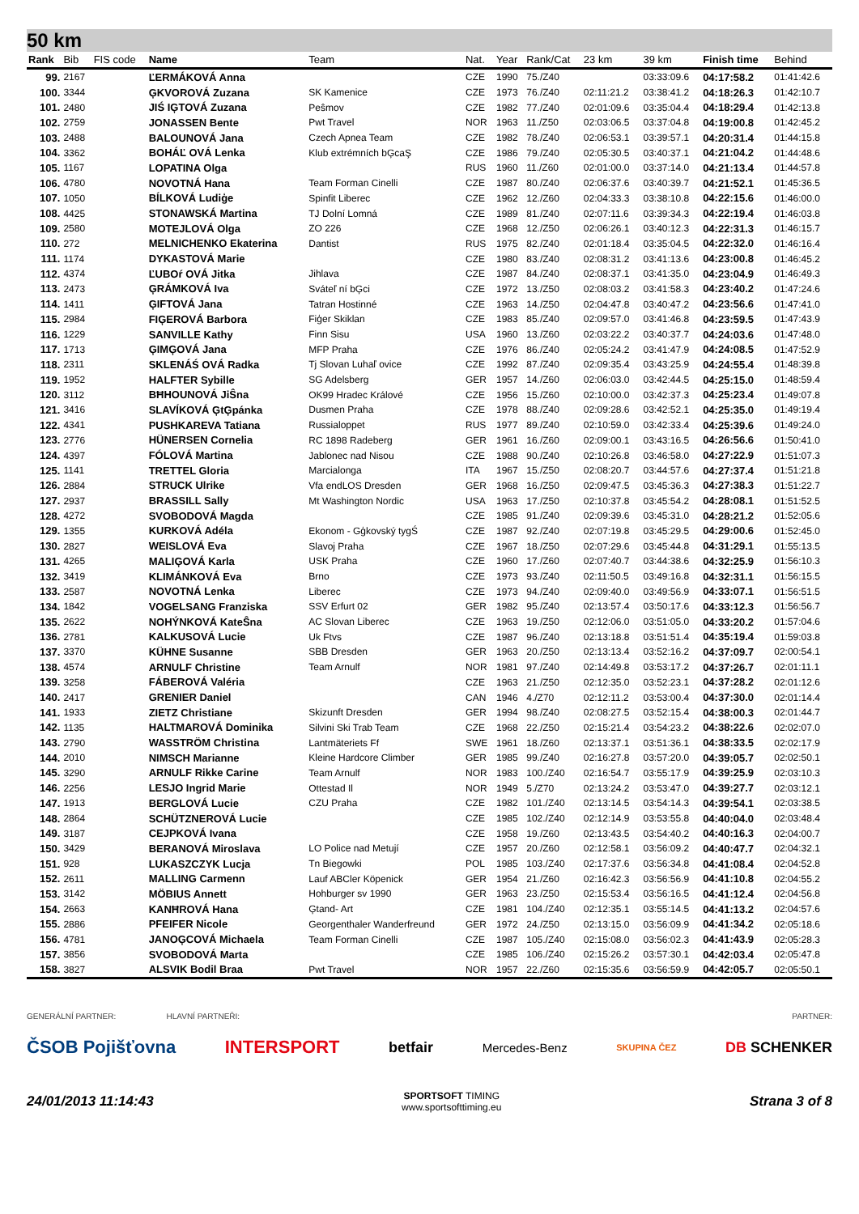50 km
| Rank | Bib | FIS code | Name | Team | Nat. | Year | Rank/Cat | 23 km | 39 km | Finish time | Behind |
| --- | --- | --- | --- | --- | --- | --- | --- | --- | --- | --- | --- |
| 99. | 2167 | | ĽERMÁKOVÁ Anna | | CZE | 1990 | 75./Z40 | | 03:33:09.6 | 04:17:58.2 | 01:41:42.6 |
| 100. | 3344 | | ĢKVOROVÁ Zuzana | SK Kamenice | CZE | 1973 | 76./Z40 | 02:11:21.2 | 03:38:41.2 | 04:18:26.3 | 01:42:10.7 |
| 101. | 2480 | | JIŚ IĢTOVÁ Zuzana | Peŝmov | CZE | 1982 | 77./Z40 | 02:01:09.6 | 03:35:04.4 | 04:18:29.4 | 01:42:13.8 |
| 102. | 2759 | | JONASSEN Bente | Pwt Travel | NOR | 1963 | 11./Z50 | 02:03:06.5 | 03:37:04.8 | 04:19:00.8 | 01:42:45.2 |
| 103. | 2488 | | BALOUNOVÁ Jana | Czech Apnea Team | CZE | 1982 | 78./Z40 | 02:06:53.1 | 03:39:57.1 | 04:20:31.4 | 01:44:15.8 |
| 104. | 3362 | | BOHÁĽ OVÁ Lenka | Klub extrémních bĢcaŞ | CZE | 1986 | 79./Z40 | 02:05:30.5 | 03:40:37.1 | 04:21:04.2 | 01:44:48.6 |
| 105. | 1167 | | LOPATINA Olga | | RUS | 1960 | 11./Z60 | 02:01:00.0 | 03:37:14.0 | 04:21:13.4 | 01:44:57.8 |
| 106. | 4780 | | NOVOTNÁ Hana | Team Forman Cinelli | CZE | 1987 | 80./Z40 | 02:06:37.6 | 03:40:39.7 | 04:21:52.1 | 01:45:36.5 |
| 107. | 1050 | | BÍLKOVÁ Ludiģe | Spinfit Liberec | CZE | 1962 | 12./Z60 | 02:04:33.3 | 03:38:10.8 | 04:22:15.6 | 01:46:00.0 |
| 108. | 4425 | | STONAWSKÁ Martina | TJ Dolní Lomná | CZE | 1989 | 81./Z40 | 02:07:11.6 | 03:39:34.3 | 04:22:19.4 | 01:46:03.8 |
| 109. | 2580 | | MOTEJLOVÁ Olga | ZO 226 | CZE | 1968 | 12./Z50 | 02:06:26.1 | 03:40:12.3 | 04:22:31.3 | 01:46:15.7 |
| 110. | 272 | | MELNICHENKO Ekaterina | Dantist | RUS | 1975 | 82./Z40 | 02:01:18.4 | 03:35:04.5 | 04:22:32.0 | 01:46:16.4 |
| 111. | 1174 | | DYKASTOVÁ Marie | | CZE | 1980 | 83./Z40 | 02:08:31.2 | 03:41:13.6 | 04:23:00.8 | 01:46:45.2 |
| 112. | 4374 | | ĽUBOŕ OVÁ Jitka | Jihlava | CZE | 1987 | 84./Z40 | 02:08:37.1 | 03:41:35.0 | 04:23:04.9 | 01:46:49.3 |
| 113. | 2473 | | ĢRÁMKOVÁ Iva | Sváteľ ní bĢci | CZE | 1972 | 13./Z50 | 02:08:03.2 | 03:41:58.3 | 04:23:40.2 | 01:47:24.6 |
| 114. | 1411 | | ĢIFTOVÁ Jana | Tatran Hostinné | CZE | 1963 | 14./Z50 | 02:04:47.8 | 03:40:47.2 | 04:23:56.6 | 01:47:41.0 |
| 115. | 2984 | | FIĢEROVÁ Barbora | Fiģer Skiklan | CZE | 1983 | 85./Z40 | 02:09:57.0 | 03:41:46.8 | 04:23:59.5 | 01:47:43.9 |
| 116. | 1229 | | SANVILLE Kathy | Finn Sisu | USA | 1960 | 13./Z60 | 02:03:22.2 | 03:40:37.7 | 04:24:03.6 | 01:47:48.0 |
| 117. | 1713 | | ĢIMĢOVÁ Jana | MFP Praha | CZE | 1976 | 86./Z40 | 02:05:24.2 | 03:41:47.9 | 04:24:08.5 | 01:47:52.9 |
| 118. | 2311 | | SKLENÁŚ OVÁ Radka | Tj Slovan Luhaľ ovice | CZE | 1992 | 87./Z40 | 02:09:35.4 | 03:43:25.9 | 04:24:55.4 | 01:48:39.8 |
| 119. | 1952 | | HALFTER Sybille | SG Adelsberg | GER | 1957 | 14./Z60 | 02:06:03.0 | 03:42:44.5 | 04:25:15.0 | 01:48:59.4 |
| 120. | 3112 | | BĦHOUNOVÁ JiŜna | OK99 Hradec Králové | CZE | 1956 | 15./Z60 | 02:10:00.0 | 03:42:37.3 | 04:25:23.4 | 01:49:07.8 |
| 121. | 3416 | | SLAVÍKOVÁ ĢtĢpánka | Dusmen Praha | CZE | 1978 | 88./Z40 | 02:09:28.6 | 03:42:52.1 | 04:25:35.0 | 01:49:19.4 |
| 122. | 4341 | | PUSHKAREVA Tatiana | Russialoppet | RUS | 1977 | 89./Z40 | 02:10:59.0 | 03:42:33.4 | 04:25:39.6 | 01:49:24.0 |
| 123. | 2776 | | HÜNERSEN Cornelia | RC 1898 Radeberg | GER | 1961 | 16./Z60 | 02:09:00.1 | 03:43:16.5 | 04:26:56.6 | 01:50:41.0 |
| 124. | 4397 | | FÓLOVÁ Martina | Jablonec nad Nisou | CZE | 1988 | 90./Z40 | 02:10:26.8 | 03:46:58.0 | 04:27:22.9 | 01:51:07.3 |
| 125. | 1141 | | TRETTEL Gloria | Marcialonga | ITA | 1967 | 15./Z50 | 02:08:20.7 | 03:44:57.6 | 04:27:37.4 | 01:51:21.8 |
| 126. | 2884 | | STRUCK Ulrike | Vfa endLOS Dresden | GER | 1968 | 16./Z50 | 02:09:47.5 | 03:45:36.3 | 04:27:38.3 | 01:51:22.7 |
| 127. | 2937 | | BRASSILL Sally | Mt Washington Nordic | USA | 1963 | 17./Z50 | 02:10:37.8 | 03:45:54.2 | 04:28:08.1 | 01:51:52.5 |
| 128. | 4272 | | SVOBODOVÁ Magda | | CZE | 1985 | 91./Z40 | 02:09:39.6 | 03:45:31.0 | 04:28:21.2 | 01:52:05.6 |
| 129. | 1355 | | KURKOVÁ Adéla | Ekonom - Gģkovský tygŚ | CZE | 1987 | 92./Z40 | 02:07:19.8 | 03:45:29.5 | 04:29:00.6 | 01:52:45.0 |
| 130. | 2827 | | WEISLOVÁ Eva | Slavoj Praha | CZE | 1967 | 18./Z50 | 02:07:29.6 | 03:45:44.8 | 04:31:29.1 | 01:55:13.5 |
| 131. | 4265 | | MALIĢOVÁ Karla | USK Praha | CZE | 1960 | 17./Z60 | 02:07:40.7 | 03:44:38.6 | 04:32:25.9 | 01:56:10.3 |
| 132. | 3419 | | KLIMÁNKOVÁ Eva | Brno | CZE | 1973 | 93./Z40 | 02:11:50.5 | 03:49:16.8 | 04:32:31.1 | 01:56:15.5 |
| 133. | 2587 | | NOVOTNÁ Lenka | Liberec | CZE | 1973 | 94./Z40 | 02:09:40.0 | 03:49:56.9 | 04:33:07.1 | 01:56:51.5 |
| 134. | 1842 | | VOGELSANG Franziska | SSV Erfurt 02 | GER | 1982 | 95./Z40 | 02:13:57.4 | 03:50:17.6 | 04:33:12.3 | 01:56:56.7 |
| 135. | 2622 | | NOHÝNKOVÁ KateŜna | AC Slovan Liberec | CZE | 1963 | 19./Z50 | 02:12:06.0 | 03:51:05.0 | 04:33:20.2 | 01:57:04.6 |
| 136. | 2781 | | KALKUSOVÁ Lucie | Uk Ftvs | CZE | 1987 | 96./Z40 | 02:13:18.8 | 03:51:51.4 | 04:35:19.4 | 01:59:03.8 |
| 137. | 3370 | | KÜHNE Susanne | SBB Dresden | GER | 1963 | 20./Z50 | 02:13:13.4 | 03:52:16.2 | 04:37:09.7 | 02:00:54.1 |
| 138. | 4574 | | ARNULF Christine | Team Arnulf | NOR | 1981 | 97./Z40 | 02:14:49.8 | 03:53:17.2 | 04:37:26.7 | 02:01:11.1 |
| 139. | 3258 | | FÁBEROVÁ Valéria | | CZE | 1963 | 21./Z50 | 02:12:35.0 | 03:52:23.1 | 04:37:28.2 | 02:01:12.6 |
| 140. | 2417 | | GRENIER Daniel | | CAN | 1946 | 4./Z70 | 02:12:11.2 | 03:53:00.4 | 04:37:30.0 | 02:01:14.4 |
| 141. | 1933 | | ZIETZ Christiane | Skizunft Dresden | GER | 1994 | 98./Z40 | 02:08:27.5 | 03:52:15.4 | 04:38:00.3 | 02:01:44.7 |
| 142. | 1135 | | HALTMAROVÁ Dominika | Silvini Ski Trab Team | CZE | 1968 | 22./Z50 | 02:15:21.4 | 03:54:23.2 | 04:38:22.6 | 02:02:07.0 |
| 143. | 2790 | | WASSTRÖM Christina | Lantmäteriets Ff | SWE | 1961 | 18./Z60 | 02:13:37.1 | 03:51:36.1 | 04:38:33.5 | 02:02:17.9 |
| 144. | 2010 | | NIMSCH Marianne | Kleine Hardcore Climber | GER | 1985 | 99./Z40 | 02:16:27.8 | 03:57:20.0 | 04:39:05.7 | 02:02:50.1 |
| 145. | 3290 | | ARNULF Rikke Carine | Team Arnulf | NOR | 1983 | 100./Z40 | 02:16:54.7 | 03:55:17.9 | 04:39:25.9 | 02:03:10.3 |
| 146. | 2256 | | LESJO Ingrid Marie | Ottestad Il | NOR | 1949 | 5./Z70 | 02:13:24.2 | 03:53:47.0 | 04:39:27.7 | 02:03:12.1 |
| 147. | 1913 | | BERGLOVÁ Lucie | CZU Praha | CZE | 1982 | 101./Z40 | 02:13:14.5 | 03:54:14.3 | 04:39:54.1 | 02:03:38.5 |
| 148. | 2864 | | SCHÜTZNEROVÁ Lucie | | CZE | 1985 | 102./Z40 | 02:12:14.9 | 03:53:55.8 | 04:40:04.0 | 02:03:48.4 |
| 149. | 3187 | | CEJPKOVÁ Ivana | | CZE | 1958 | 19./Z60 | 02:13:43.5 | 03:54:40.2 | 04:40:16.3 | 02:04:00.7 |
| 150. | 3429 | | BERANOVÁ Miroslava | LO Police nad Metují | CZE | 1957 | 20./Z60 | 02:12:58.1 | 03:56:09.2 | 04:40:47.7 | 02:04:32.1 |
| 151. | 928 | | LUKASZCZYK Lucja | Tn Biegowki | POL | 1985 | 103./Z40 | 02:17:37.6 | 03:56:34.8 | 04:41:08.4 | 02:04:52.8 |
| 152. | 2611 | | MALLING Carmenn | Lauf ABCler Köpenick | GER | 1954 | 21./Z60 | 02:16:42.3 | 03:56:56.9 | 04:41:10.8 | 02:04:55.2 |
| 153. | 3142 | | MÖBIUS Annett | Hohburger sv 1990 | GER | 1963 | 23./Z50 | 02:15:53.4 | 03:56:16.5 | 04:41:12.4 | 02:04:56.8 |
| 154. | 2663 | | KANĦROVÁ Hana | Ģtand- Art | CZE | 1981 | 104./Z40 | 02:12:35.1 | 03:55:14.5 | 04:41:13.2 | 02:04:57.6 |
| 155. | 2886 | | PFEIFER Nicole | Georgenthaler Wanderfreund | GER | 1972 | 24./Z50 | 02:13:15.0 | 03:56:09.9 | 04:41:34.2 | 02:05:18.6 |
| 156. | 4781 | | JANOĢCOVÁ Michaela | Team Forman Cinelli | CZE | 1987 | 105./Z40 | 02:15:08.0 | 03:56:02.3 | 04:41:43.9 | 02:05:28.3 |
| 157. | 3856 | | SVOBODOVÁ Marta | | CZE | 1985 | 106./Z40 | 02:15:26.2 | 03:57:30.1 | 04:42:03.4 | 02:05:47.8 |
| 158. | 3827 | | ALSVIK Bodil Braa | Pwt Travel | NOR | 1957 | 22./Z60 | 02:15:35.6 | 03:56:59.9 | 04:42:05.7 | 02:05:50.1 |
GENERÁLNÍ PARTNER: HLAVNÍ PARTNEŘI: PARTNER:
ČSOB Pojišťovna INTERSPORT betfair Mercedes-Benz SKUPINA ČEZ DB SCHENKER
24/01/2013 11:14:43 SPORTSOFT TIMING
www.sportsofttiming.eu Strana 3 of 8